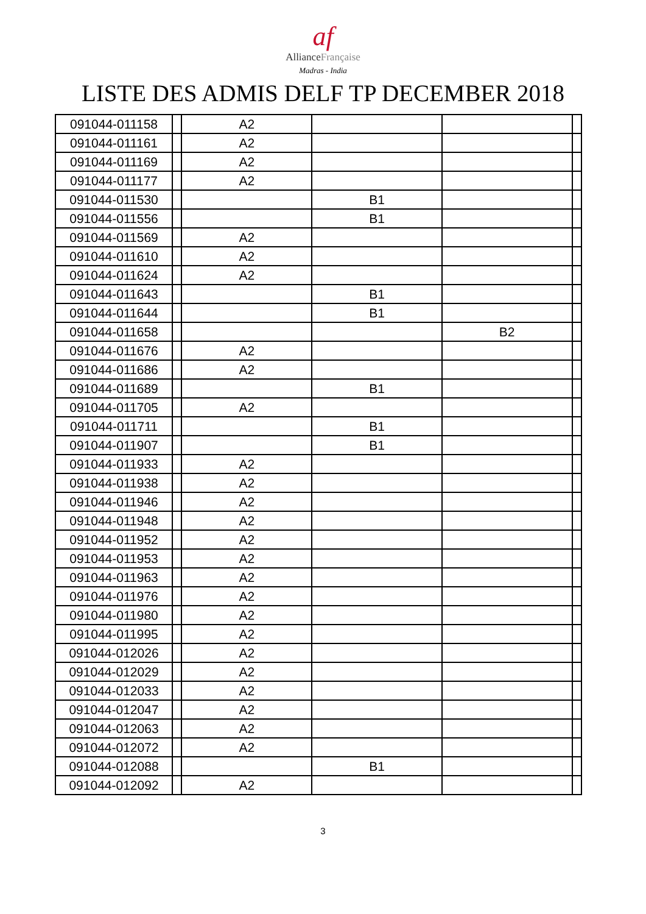af
AllianceFrançaise
Madras - India
LISTE DES ADMIS DELF TP DECEMBER 2018
| 091044-011158 | | A2 | | | |
| 091044-011161 | | A2 | | | |
| 091044-011169 | | A2 | | | |
| 091044-011177 | | A2 | | | |
| 091044-011530 | | | B1 | | |
| 091044-011556 | | | B1 | | |
| 091044-011569 | | A2 | | | |
| 091044-011610 | | A2 | | | |
| 091044-011624 | | A2 | | | |
| 091044-011643 | | | B1 | | |
| 091044-011644 | | | B1 | | |
| 091044-011658 | | | | B2 | |
| 091044-011676 | | A2 | | | |
| 091044-011686 | | A2 | | | |
| 091044-011689 | | | B1 | | |
| 091044-011705 | | A2 | | | |
| 091044-011711 | | | B1 | | |
| 091044-011907 | | | B1 | | |
| 091044-011933 | | A2 | | | |
| 091044-011938 | | A2 | | | |
| 091044-011946 | | A2 | | | |
| 091044-011948 | | A2 | | | |
| 091044-011952 | | A2 | | | |
| 091044-011953 | | A2 | | | |
| 091044-011963 | | A2 | | | |
| 091044-011976 | | A2 | | | |
| 091044-011980 | | A2 | | | |
| 091044-011995 | | A2 | | | |
| 091044-012026 | | A2 | | | |
| 091044-012029 | | A2 | | | |
| 091044-012033 | | A2 | | | |
| 091044-012047 | | A2 | | | |
| 091044-012063 | | A2 | | | |
| 091044-012072 | | A2 | | | |
| 091044-012088 | | | B1 | | |
| 091044-012092 | | A2 | | | |
3